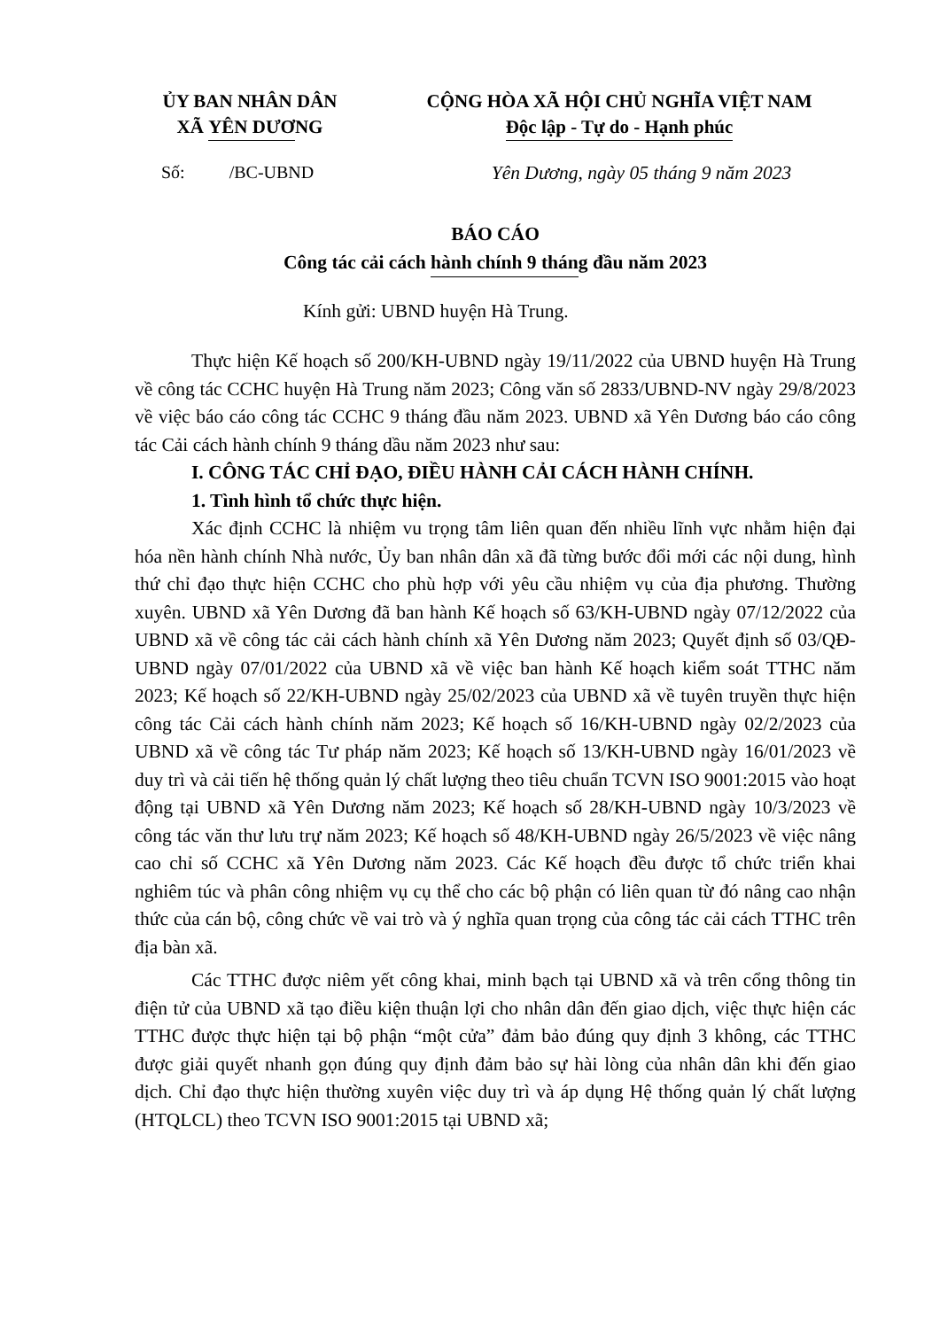ỦY BAN NHÂN DÂN
XÃ YÊN DƯƠNG
CỘNG HÒA XÃ HỘI CHỦ NGHĨA VIỆT NAM
Độc lập - Tự do - Hạnh phúc
Số: /BC-UBND Yên Dương, ngày 05 tháng 9 năm 2023
BÁO CÁO
Công tác cải cách hành chính 9 tháng đầu năm 2023
Kính gửi: UBND huyện Hà Trung.
Thực hiện Kế hoạch số 200/KH-UBND ngày 19/11/2022 của UBND huyện Hà Trung về công tác CCHC huyện Hà Trung năm 2023; Công văn số 2833/UBND-NV ngày 29/8/2023 về việc báo cáo công tác CCHC 9 tháng đầu năm 2023. UBND xã Yên Dương báo cáo công tác Cải cách hành chính 9 tháng dầu năm 2023 như sau:
I. CÔNG TÁC CHỈ ĐẠO, ĐIỀU HÀNH CẢI CÁCH HÀNH CHÍNH.
1. Tình hình tổ chức thực hiện.
Xác định CCHC là nhiệm vu trọng tâm liên quan đến nhiều lĩnh vực nhằm hiện đại hóa nền hành chính Nhà nước, Ủy ban nhân dân xã đã từng bước đổi mới các nội dung, hình thứ chỉ đạo thực hiện CCHC cho phù hợp với yêu cầu nhiệm vụ của địa phương. Thường xuyên. UBND xã Yên Dương đã ban hành Kế hoạch số 63/KH-UBND ngày 07/12/2022 của UBND xã về công tác cải cách hành chính xã Yên Dương năm 2023; Quyết định số 03/QĐ-UBND ngày 07/01/2022 của UBND xã về việc ban hành Kế hoạch kiểm soát TTHC năm 2023; Kế hoạch số 22/KH-UBND ngày 25/02/2023 của UBND xã về tuyên truyền thực hiện công tác Cải cách hành chính năm 2023; Kế hoạch số 16/KH-UBND ngày 02/2/2023 của UBND xã về công tác Tư pháp năm 2023; Kế hoạch số 13/KH-UBND ngày 16/01/2023 về duy trì và cải tiến hệ thống quản lý chất lượng theo tiêu chuẩn TCVN ISO 9001:2015 vào hoạt động tại UBND xã Yên Dương năm 2023; Kế hoạch số 28/KH-UBND ngày 10/3/2023 về công tác văn thư lưu trự năm 2023; Kế hoạch số 48/KH-UBND ngày 26/5/2023 về việc nâng cao chỉ số CCHC xã Yên Dương năm 2023. Các Kế hoạch đều được tổ chức triển khai nghiêm túc và phân công nhiệm vụ cụ thể cho các bộ phận có liên quan từ đó nâng cao nhận thức của cán bộ, công chức về vai trò và ý nghĩa quan trọng của công tác cải cách TTHC trên địa bàn xã.
Các TTHC được niêm yết công khai, minh bạch tại UBND xã và trên cổng thông tin điện tử của UBND xã tạo điều kiện thuận lợi cho nhân dân đến giao dịch, việc thực hiện các TTHC được thực hiện tại bộ phận “một cửa” đảm bảo đúng quy định 3 không, các TTHC được giải quyết nhanh gọn đúng quy định đảm bảo sự hài lòng của nhân dân khi đến giao dịch. Chỉ đạo thực hiện thường xuyên việc duy trì và áp dụng Hệ thống quản lý chất lượng (HTQLCL) theo TCVN ISO 9001:2015 tại UBND xã;